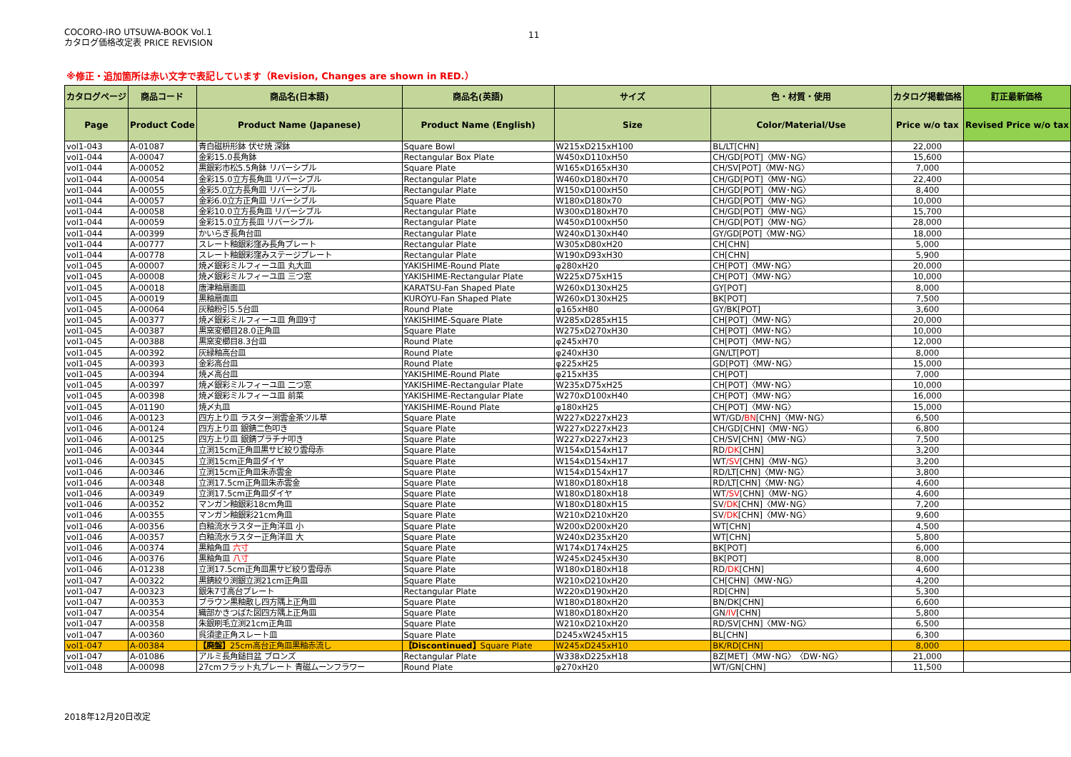COCORO-IRO UTSUWA-BOOK Vol.1
カタログ価格改定表 PRICE REVISION
11
※修正・追加箇所は赤い文字で表記しています（Revision, Changes are shown in RED.）
| カタログページ | 商品コード | 商品名(日本語) | 商品名(英語) | サイズ | 色・材質・使用 | カタログ掲載価格 | 訂正最新価格 |
| --- | --- | --- | --- | --- | --- | --- | --- |
| Page | Product Code | Product Name (Japanese) | Product Name (English) | Size | Color/Material/Use | Price w/o tax | Revised Price w/o tax |
| vol1-043 | A-01087 | 青白磁枡形鉢 伏せ焼 深鉢 | Square Bowl | W215xD215xH100 | BL/LT[CHN] | 22,000 | |
| vol1-044 | A-00047 | 金彩15.0長角鉢 | Rectangular Box Plate | W450xD110xH50 | CH/GD[POT]〈MW･NG〉 | 15,600 | |
| vol1-044 | A-00052 | 黒銀彩市松5.5角鉢 リバーシブル | Square Plate | W165xD165xH30 | CH/SV[POT]〈MW･NG〉 | 7,000 | |
| vol1-044 | A-00054 | 金彩15.0立方長角皿 リバーシブル | Rectangular Plate | W460xD180xH70 | CH/GD[POT]〈MW･NG〉 | 22,400 | |
| vol1-044 | A-00055 | 金彩5.0立方長角皿 リバーシブル | Rectangular Plate | W150xD100xH50 | CH/GD[POT]〈MW･NG〉 | 8,400 | |
| vol1-044 | A-00057 | 金彩6.0立方正角皿 リバーシブル | Square Plate | W180xD180x70 | CH/GD[POT]〈MW･NG〉 | 10,000 | |
| vol1-044 | A-00058 | 金彩10.0立方長角皿 リバーシブル | Rectangular Plate | W300xD180xH70 | CH/GD[POT]〈MW･NG〉 | 15,700 | |
| vol1-044 | A-00059 | 金彩15.0立方長皿 リバーシブル | Rectangular Plate | W450xD100xH50 | CH/GD[POT]〈MW･NG〉 | 28,000 | |
| vol1-044 | A-00399 | かいらぎ長角台皿 | Rectangular Plate | W240xD130xH40 | GY/GD[POT]〈MW･NG〉 | 18,000 | |
| vol1-044 | A-00777 | スレート釉銀彩窪み長角プレート | Rectangular Plate | W305xD80xH20 | CH[CHN] | 5,000 | |
| vol1-044 | A-00778 | スレート釉銀彩窪みステージプレート | Rectangular Plate | W190xD93xH30 | CH[CHN] | 5,900 | |
| vol1-045 | A-00007 | 焼〆銀彩ミルフィーユ皿 丸大皿 | YAKISHIME-Round Plate | φ280xH20 | CH[POT]〈MW･NG〉 | 20,000 | |
| vol1-045 | A-00008 | 焼〆銀彩ミルフィーユ皿 三つ窓 | YAKISHIME-Rectangular Plate | W225xD75xH15 | CH[POT]〈MW･NG〉 | 10,000 | |
| vol1-045 | A-00018 | 唐津釉扇面皿 | KARATSU-Fan Shaped Plate | W260xD130xH25 | GY[POT] | 8,000 | |
| vol1-045 | A-00019 | 黒釉扇面皿 | KUROYU-Fan Shaped Plate | W260xD130xH25 | BK[POT] | 7,500 | |
| vol1-045 | A-00064 | 灰釉粉引5.5台皿 | Round Plate | φ165xH80 | GY/BK[POT] | 3,600 | |
| vol1-045 | A-00377 | 焼〆銀彩ミルフィーユ皿 角皿9寸 | YAKISHIME-Square Plate | W285xD285xH15 | CH[POT]〈MW･NG〉 | 20,000 | |
| vol1-045 | A-00387 | 黒窯変櫛目28.0正角皿 | Square Plate | W275xD270xH30 | CH[POT]〈MW･NG〉 | 10,000 | |
| vol1-045 | A-00388 | 黒窯変櫛目8.3台皿 | Round Plate | φ245xH70 | CH[POT]〈MW･NG〉 | 12,000 | |
| vol1-045 | A-00392 | 灰緑釉高台皿 | Round Plate | φ240xH30 | GN/LT[POT] | 8,000 | |
| vol1-045 | A-00393 | 金彩高台皿 | Round Plate | φ225xH25 | GD[POT]〈MW･NG〉 | 15,000 | |
| vol1-045 | A-00394 | 焼〆高台皿 | YAKISHIME-Round Plate | φ215xH35 | CH[POT] | 7,000 | |
| vol1-045 | A-00397 | 焼〆銀彩ミルフィーユ皿 二つ窓 | YAKISHIME-Rectangular Plate | W235xD75xH25 | CH[POT]〈MW･NG〉 | 10,000 | |
| vol1-045 | A-00398 | 焼〆銀彩ミルフィーユ皿 前菜 | YAKISHIME-Rectangular Plate | W270xD100xH40 | CH[POT]〈MW･NG〉 | 16,000 | |
| vol1-045 | A-01190 | 焼〆丸皿 | YAKISHIME-Round Plate | φ180xH25 | CH[POT]〈MW･NG〉 | 15,000 | |
| vol1-046 | A-00123 | 四方上り皿 ラスター渕雲金茶ツル草 | Square Plate | W227xD227xH23 | WT/GD/ BN [CHN]〈MW･NG〉 | 6,500 | |
| vol1-046 | A-00124 | 四方上り皿 銀錆二色叩き | Square Plate | W227xD227xH23 | CH/GD[CHN]〈MW･NG〉 | 6,800 | |
| vol1-046 | A-00125 | 四方上り皿 銀錆プラチナ叩き | Square Plate | W227xD227xH23 | CH/SV[CHN]〈MW･NG〉 | 7,500 | |
| vol1-046 | A-00344 | 立渕15cm正角皿黒サビ絞り雲母赤 | Square Plate | W154xD154xH17 | RD /DK [CHN] | 3,200 | |
| vol1-046 | A-00345 | 立渕15cm正角皿ダイヤ | Square Plate | W154xD154xH17 | WT /SV [CHN]〈MW･NG〉 | 3,200 | |
| vol1-046 | A-00346 | 立渕15cm正角皿朱赤雲金 | Square Plate | W154xD154xH17 | RD/LT[CHN]〈MW･NG〉 | 3,800 | |
| vol1-046 | A-00348 | 立渕17.5cm正角皿朱赤雲金 | Square Plate | W180xD180xH18 | RD/LT[CHN]〈MW･NG〉 | 4,600 | |
| vol1-046 | A-00349 | 立渕17.5cm正角皿ダイヤ | Square Plate | W180xD180xH18 | WT /SV [CHN]〈MW･NG〉 | 4,600 | |
| vol1-046 | A-00352 | マンガン釉銀彩18cm角皿 | Square Plate | W180xD180xH15 | SV /DK [CHN]〈MW･NG〉 | 7,200 | |
| vol1-046 | A-00355 | マンガン釉銀彩21cm角皿 | Square Plate | W210xD210xH20 | SV /DK [CHN]〈MW･NG〉 | 9,600 | |
| vol1-046 | A-00356 | 白釉流水ラスター正角洋皿 小 | Square Plate | W200xD200xH20 | WT[CHN] | 4,500 | |
| vol1-046 | A-00357 | 白釉流水ラスター正角洋皿 大 | Square Plate | W240xD235xH20 | WT[CHN] | 5,800 | |
| vol1-046 | A-00374 | 黒釉角皿 六寸 | Square Plate | W174xD174xH25 | BK[POT] | 6,000 | |
| vol1-046 | A-00376 | 黒釉角皿 八寸 | Square Plate | W245xD245xH30 | BK[POT] | 8,000 | |
| vol1-046 | A-01238 | 立渕17.5cm正角皿黒サビ絞り雲母赤 | Square Plate | W180xD180xH18 | RD /DK [CHN] | 4,600 | |
| vol1-047 | A-00322 | 黒錆絞り渕銀立渕21cm正角皿 | Square Plate | W210xD210xH20 | CH[CHN]〈MW･NG〉 | 4,200 | |
| vol1-047 | A-00323 | 銀朱7寸高台プレート | Rectangular Plate | W220xD190xH20 | RD[CHN] | 5,300 | |
| vol1-047 | A-00353 | ブラウン黒釉散し四方隅上正角皿 | Square Plate | W180xD180xH20 | BN/DK[CHN] | 6,600 | |
| vol1-047 | A-00354 | 織部かきつばた図四方隅上正角皿 | Square Plate | W180xD180xH20 | GN /IV [CHN] | 5,800 | |
| vol1-047 | A-00358 | 朱銀刷毛立渕21cm正角皿 | Square Plate | W210xD210xH20 | RD/SV[CHN]〈MW･NG〉 | 6,500 | |
| vol1-047 | A-00360 | 呉須塗正角スレート皿 | Square Plate | D245xW245xH15 | BL[CHN] | 6,300 | |
| vol1-047 | A-00384 | 【廃盤】 25cm高台正角皿黒釉赤流し | 【Discontinued】 Square Plate | W245xD245xH10 | BK/RD[CHN] | 8,000 | |
| vol1-047 | A-01086 | アルミ長角鎚目盆 ブロンズ | Rectangular Plate | W338xD225xH18 | BZ[MET]〈MW･NG〉〈DW･NG〉 | 21,000 | |
| vol1-048 | A-00098 | 27cmフラット丸プレート 青磁ムーンフラワー | Round Plate | φ270xH20 | WT/GN[CHN] | 11,500 | |
2018年12月20日改定